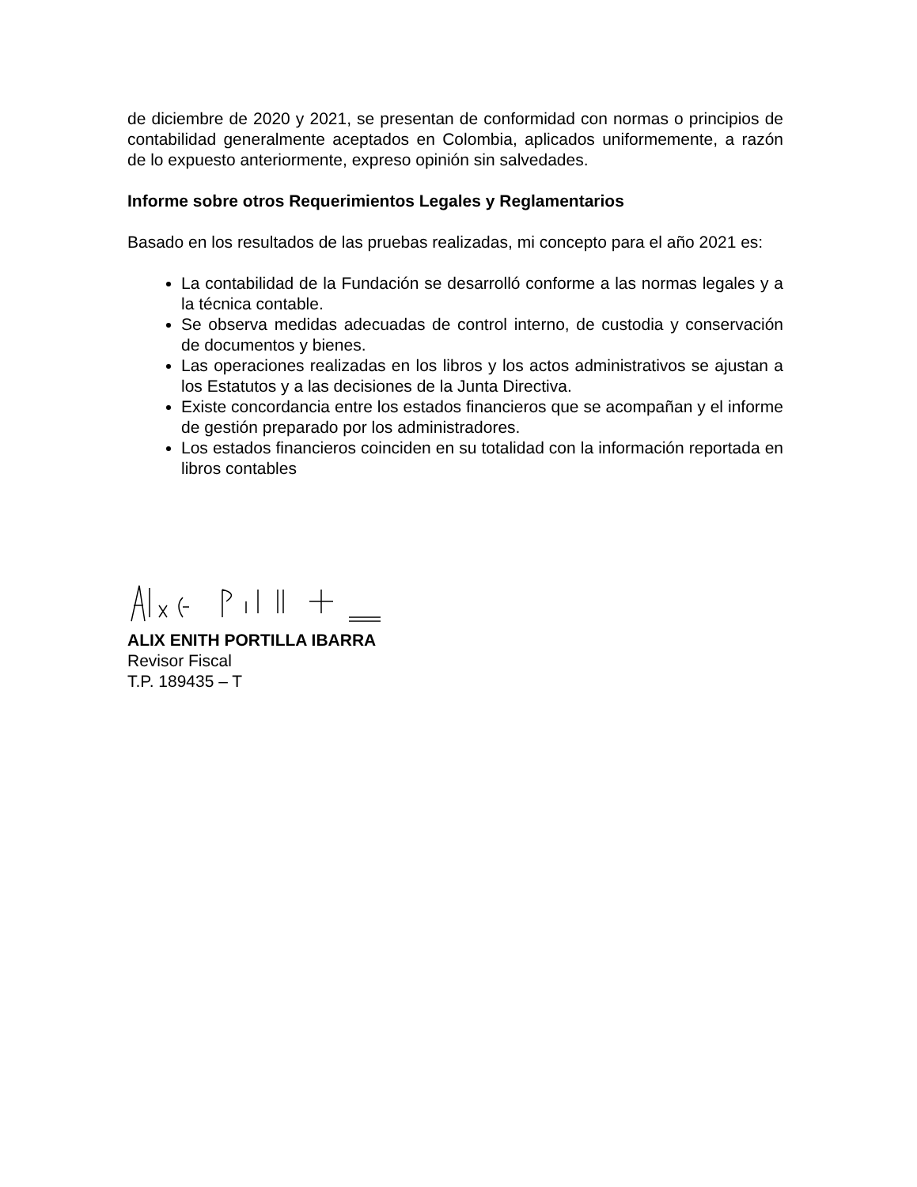de diciembre de 2020 y 2021, se presentan de conformidad con normas o principios de contabilidad generalmente aceptados en Colombia, aplicados uniformemente, a razón de lo expuesto anteriormente, expreso opinión sin salvedades.
Informe sobre otros Requerimientos Legales y Reglamentarios
Basado en los resultados de las pruebas realizadas, mi concepto para el año 2021 es:
La contabilidad de la Fundación se desarrolló conforme a las normas legales y a la técnica contable.
Se observa medidas adecuadas de control interno, de custodia y conservación de documentos y bienes.
Las operaciones realizadas en los libros y los actos administrativos se ajustan a los Estatutos y a las decisiones de la Junta Directiva.
Existe concordancia entre los estados financieros que se acompañan y el informe de gestión preparado por los administradores.
Los estados financieros coinciden en su totalidad con la información reportada en libros contables
ALIX ENITH PORTILLA IBARRA
Revisor Fiscal
T.P. 189435 – T